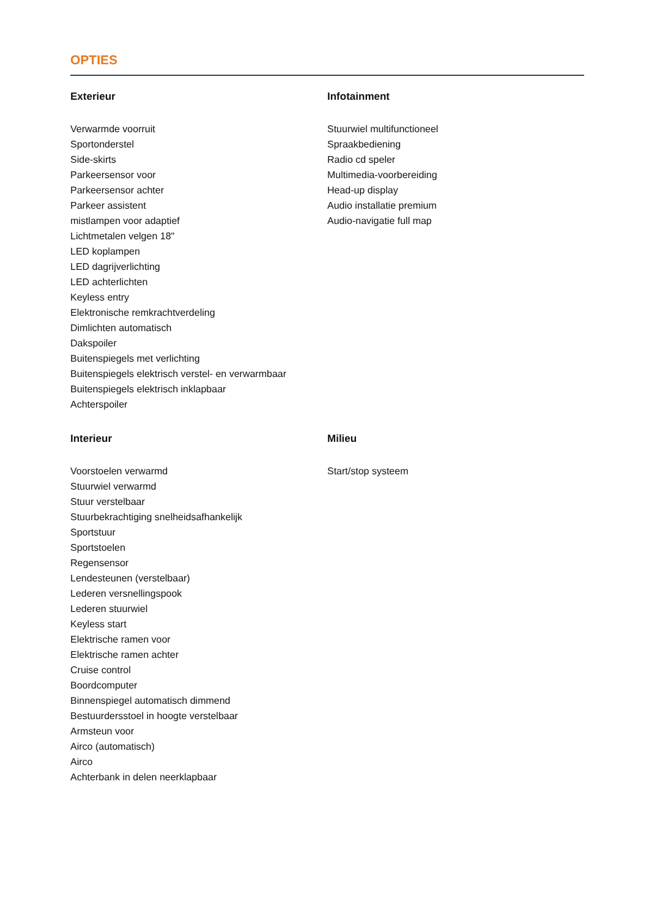OPTIES
Exterieur
Verwarmde voorruit
Sportonderstel
Side-skirts
Parkeersensor voor
Parkeersensor achter
Parkeer assistent
mistlampen voor adaptief
Lichtmetalen velgen 18"
LED koplampen
LED dagrijverlichting
LED achterlichten
Keyless entry
Elektronische remkrachtverdeling
Dimlichten automatisch
Dakspoiler
Buitenspiegels met verlichting
Buitenspiegels elektrisch verstel- en verwarmbaar
Buitenspiegels elektrisch inklapbaar
Achterspoiler
Infotainment
Stuurwiel multifunctioneel
Spraakbediening
Radio cd speler
Multimedia-voorbereiding
Head-up display
Audio installatie premium
Audio-navigatie full map
Interieur
Voorstoelen verwarmd
Stuurwiel verwarmd
Stuur verstelbaar
Stuurbekrachtiging snelheidsafhankelijk
Sportstuur
Sportstoelen
Regensensor
Lendesteunen (verstelbaar)
Lederen versnellingspook
Lederen stuurwiel
Keyless start
Elektrische ramen voor
Elektrische ramen achter
Cruise control
Boordcomputer
Binnenspiegel automatisch dimmend
Bestuurdersstoel in hoogte verstelbaar
Armsteun voor
Airco (automatisch)
Airco
Achterbank in delen neerklapbaar
Milieu
Start/stop systeem